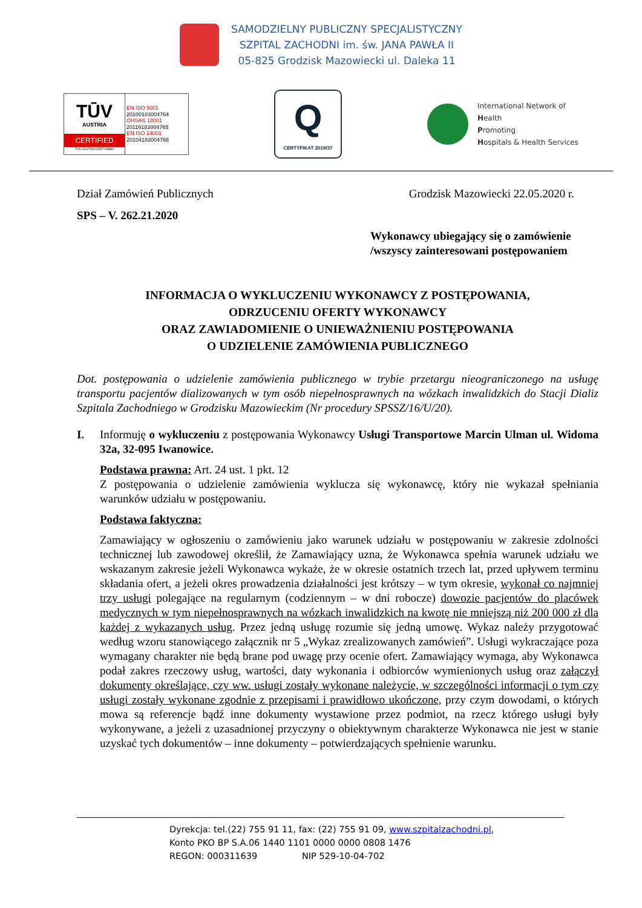SAMODZIELNY PUBLICZNY SPECJALISTYCZNY
SZPITAL ZACHODNI im. św. JANA PAWŁA II
05-825 Grodzisk Mazowiecki ul. Daleka 11
TŪV
AUSTRIA
CERTIFIED
TÜV AUSTRIA CERT GMBH
EN ISO 9001
20100183004764
OHSAS 18001
20116183004765
EN ISO 14001
20104183004766
Q
CERTYFIKAT 2019/37
International Network of
Health
Promoting
Hospitals & Health Services
Dział Zamówień Publicznych Grodzisk Mazowiecki 22.05.2020 r.
SPS – V. 262.21.2020
Wykonawcy ubiegający się o zamówienie
/wszyscy zainteresowani postępowaniem
INFORMACJA O WYKLUCZENIU WYKONAWCY Z POSTĘPOWANIA,
ODRZUCENIU OFERTY WYKONAWCY
ORAZ ZAWIADOMIENIE O UNIEWAŻNIENIU POSTĘPOWANIA
O UDZIELENIE ZAMÓWIENIA PUBLICZNEGO
Dot. postępowania o udzielenie zamówienia publicznego w trybie przetargu nieograniczonego na usługę transportu pacjentów dializowanych w tym osób niepełnosprawnych na wózkach inwalidzkich do Stacji Dializ Szpitala Zachodniego w Grodzisku Mazowieckim (Nr procedury SPSSZ/16/U/20).
I. Informuję o wykluczeniu z postępowania Wykonawcy Usługi Transportowe Marcin Ulman ul. Widoma 32a, 32-095 Iwanowice.
Podstawa prawna: Art. 24 ust. 1 pkt. 12
Z postępowania o udzielenie zamówienia wyklucza się wykonawcę, który nie wykazał spełniania warunków udziału w postępowaniu.
Podstawa faktyczna:
Zamawiający w ogłoszeniu o zamówieniu jako warunek udziału w postępowaniu w zakresie zdolności technicznej lub zawodowej określił, że Zamawiający uzna, że Wykonawca spełnia warunek udziału we wskazanym zakresie jeżeli Wykonawca wykaże, że w okresie ostatnich trzech lat, przed upływem terminu składania ofert, a jeżeli okres prowadzenia działalności jest krótszy – w tym okresie, wykonał co najmniej trzy usługi polegające na regularnym (codziennym – w dni robocze) dowozie pacjentów do placówek medycznych w tym niepełnosprawnych na wózkach inwalidzkich na kwotę nie mniejszą niż 200 000 zł dla każdej z wykazanych usług. Przez jedną usługę rozumie się jedną umowę. Wykaz należy przygotować według wzoru stanowiącego załącznik nr 5 „Wykaz zrealizowanych zamówień”. Usługi wykraczające poza wymagany charakter nie będą brane pod uwagę przy ocenie ofert. Zamawiający wymaga, aby Wykonawca podał zakres rzeczowy usług, wartości, daty wykonania i odbiorców wymienionych usług oraz załączył dokumenty określające, czy ww. usługi zostały wykonane należycie, w szczególności informacji o tym czy usługi zostały wykonane zgodnie z przepisami i prawidłowo ukończone, przy czym dowodami, o których mowa są referencje bądź inne dokumenty wystawione przez podmiot, na rzecz którego usługi były wykonywane, a jeżeli z uzasadnionej przyczyny o obiektywnym charakterze Wykonawca nie jest w stanie uzyskać tych dokumentów – inne dokumenty – potwierdzających spełnienie warunku.
Dyrekcja: tel.(22) 755 91 11, fax: (22) 755 91 09, www.szpitalzachodni.pl,
Konto PKO BP S.A.06 1440 1101 0000 0000 0808 1476
REGON: 000311639 NIP 529-10-04-702